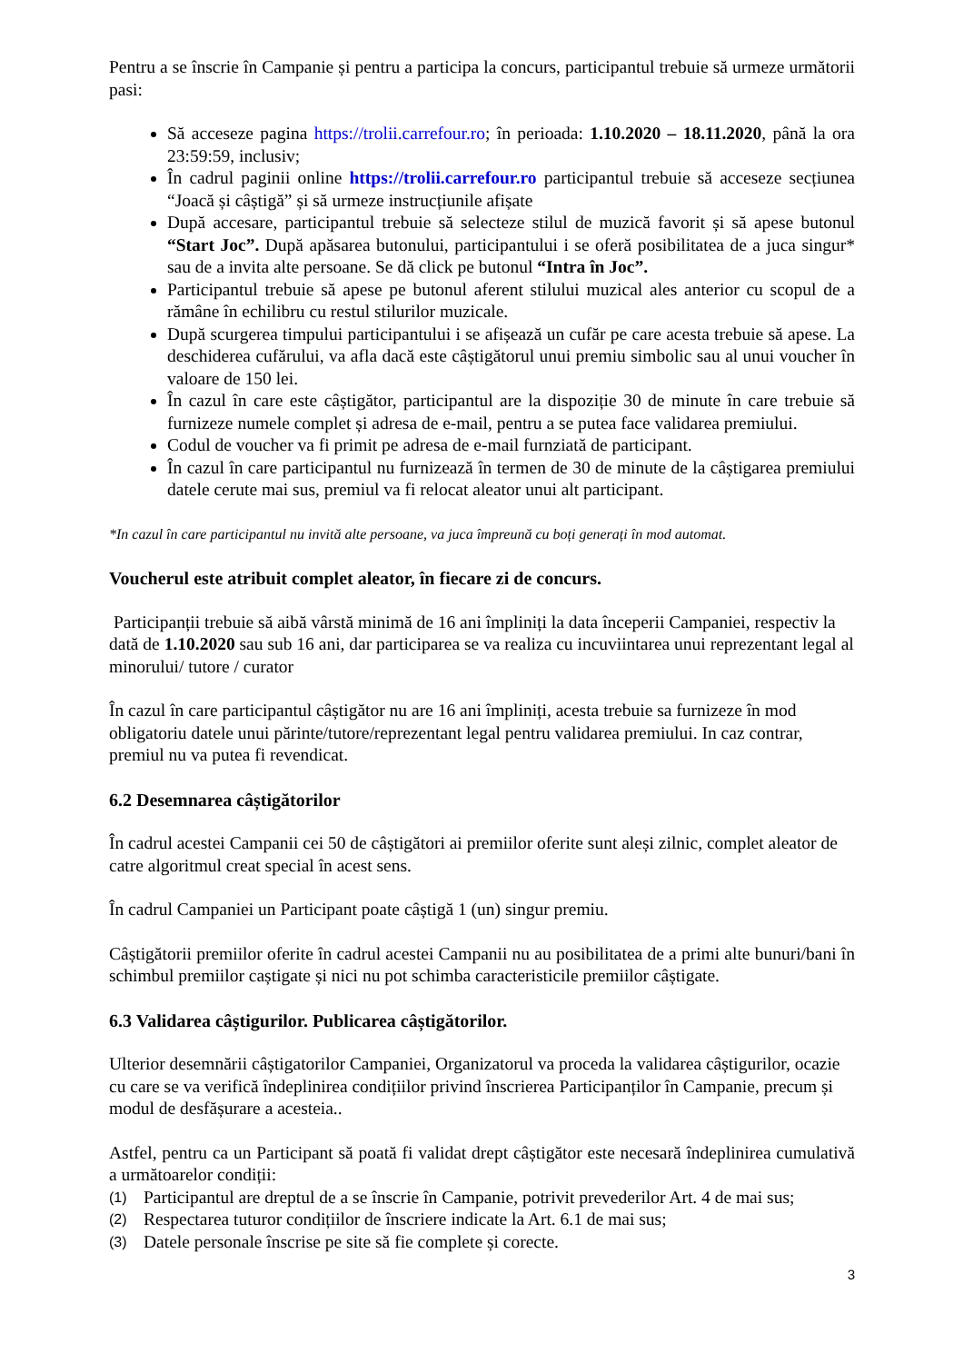Pentru a se înscrie în Campanie și pentru a participa la concurs, participantul trebuie să urmeze următorii pasi:
Să acceseze pagina https://trolii.carrefour.ro; în perioada: 1.10.2020 – 18.11.2020, până la ora 23:59:59, inclusiv;
În cadrul paginii online https://trolii.carrefour.ro participantul trebuie să acceseze secțiunea “Joacă și câștigă” și să urmeze instrucțiunile afișate
După accesare, participantul trebuie să selecteze stilul de muzică favorit și să apese butonul “Start Joc”. După apăsarea butonului, participantului i se oferă posibilitatea de a juca singur* sau de a invita alte persoane. Se dă click pe butonul “Intra în Joc”.
Participantul trebuie să apese pe butonul aferent stilului muzical ales anterior cu scopul de a rămâne în echilibru cu restul stilurilor muzicale.
După scurgerea timpului participantului i se afișează un cufăr pe care acesta trebuie să apese. La deschiderea cufărului, va afla dacă este câștigătorul unui premiu simbolic sau al unui voucher în valoare de 150 lei.
În cazul în care este câștigător, participantul are la dispoziție 30 de minute în care trebuie să furnizeze numele complet și adresa de e-mail, pentru a se putea face validarea premiului.
Codul de voucher va fi primit pe adresa de e-mail furnziată de participant.
În cazul în care participantul nu furnizează în termen de 30 de minute de la câștigarea premiului datele cerute mai sus, premiul va fi relocat aleator unui alt participant.
*In cazul în care participantul nu invită alte persoane, va juca împreună cu boți generați în mod automat.
Voucherul este atribuit complet aleator, în fiecare zi de concurs.
Participanții trebuie să aibă vârstă minimă de 16 ani împliniți la data începerii Campaniei, respectiv la dată de 1.10.2020 sau sub 16 ani, dar participarea se va realiza cu incuviintarea unui reprezentant legal al minorului/ tutore / curator
În cazul în care participantul câștigător nu are 16 ani împliniți, acesta trebuie sa furnizeze în mod obligatoriu datele unui părinte/tutore/reprezentant legal pentru validarea premiului. In caz contrar, premiul nu va putea fi revendicat.
6.2 Desemnarea câștigătorilor
În cadrul acestei Campanii cei 50 de câștigători ai premiilor oferite sunt aleși zilnic, complet aleator de catre algoritmul creat special în acest sens.
În cadrul Campaniei un Participant poate câștigă 1 (un) singur premiu.
Câștigătorii premiilor oferite în cadrul acestei Campanii nu au posibilitatea de a primi alte bunuri/bani în schimbul premiilor caștigate și nici nu pot schimba caracteristicile premiilor câștigate.
6.3 Validarea câștigurilor. Publicarea câștigătorilor.
Ulterior desemnării câștigatorilor Campaniei, Organizatorul va proceda la validarea câștigurilor, ocazie cu care se va verifică îndeplinirea condițiilor privind înscrierea Participanților în Campanie, precum și modul de desfășurare a acesteia..
Astfel, pentru ca un Participant să poată fi validat drept câștigător este necesară îndeplinirea cumulativă a următoarelor condiții:
(1) Participantul are dreptul de a se înscrie în Campanie, potrivit prevederilor Art. 4 de mai sus;
(2) Respectarea tuturor condițiilor de înscriere indicate la Art. 6.1 de mai sus;
(3) Datele personale înscrise pe site să fie complete și corecte.
3